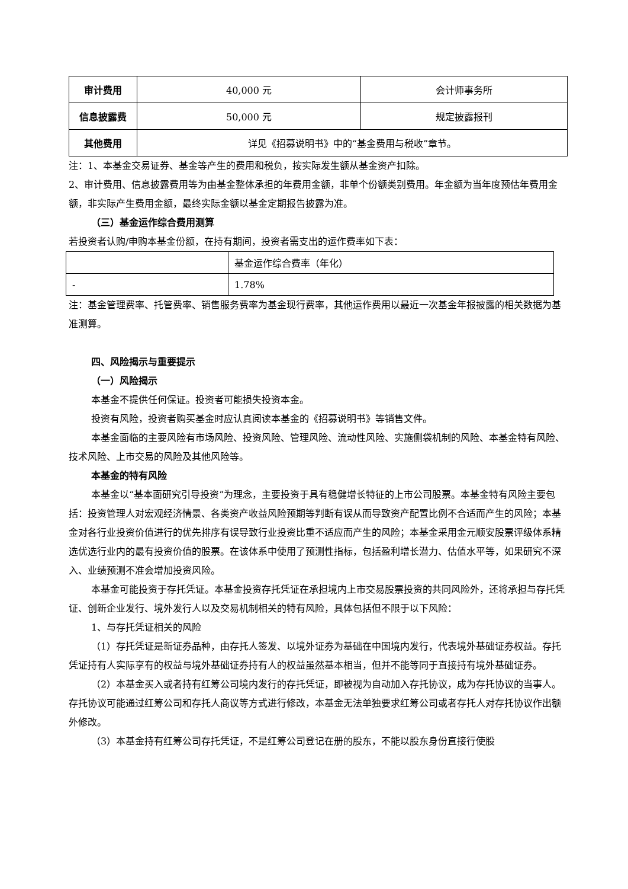| 审计费用 | 40,000 元 | 会计师事务所 |
| 信息披露费 | 50,000 元 | 规定披露报刊 |
| 其他费用 | 详见《招募说明书》中的“基金费用与税收”章节。 | |
注：1、本基金交易证券、基金等产生的费用和税负，按实际发生额从基金资产扣除。
2、审计费用、信息披露费用等为由基金整体承担的年费用金额，非单个份额类别费用。年金额为当年度预估年费用金额，非实际产生费用金额，最终实际金额以基金定期报告披露为准。
（三）基金运作综合费用测算
若投资者认购/申购本基金份额，在持有期间，投资者需支出的运作费率如下表：
| | 基金运作综合费率（年化） |
| - | 1.78% |
注：基金管理费率、托管费率、销售服务费率为基金现行费率，其他运作费用以最近一次基金年报披露的相关数据为基准测算。
四、风险揭示与重要提示
（一）风险揭示
本基金不提供任何保证。投资者可能损失投资本金。
投资有风险，投资者购买基金时应认真阅读本基金的《招募说明书》等销售文件。
本基金面临的主要风险有市场风险、投资风险、管理风险、流动性风险、实施侧袋机制的风险、本基金特有风险、技术风险、上市交易的风险及其他风险等。
本基金的特有风险
本基金以“基本面研究引导投资”为理念，主要投资于具有稳健增长特征的上市公司股票。本基金特有风险主要包括：投资管理人对宏观经济情景、各类资产收益风险预期等判断有误从而导致资产配置比例不合适而产生的风险；本基金对各行业投资价值进行的优先排序有误导致行业投资比重不适应而产生的风险；本基金采用金元顺安股票评级体系精选优选行业内的最有投资价值的股票。在该体系中使用了预测性指标，包括盈利增长潜力、估值水平等，如果研究不深入、业绩预测不准会增加投资风险。
本基金可能投资于存托凭证。本基金投资存托凭证在承担境内上市交易股票投资的共同风险外，还将承担与存托凭证、创新企业发行、境外发行人以及交易机制相关的特有风险，具体包括但不限于以下风险：
1、与存托凭证相关的风险
（1）存托凭证是新证券品种，由存托人签发、以境外证券为基础在中国境内发行，代表境外基础证券权益。存托凭证持有人实际享有的权益与境外基础证券持有人的权益虽然基本相当，但并不能等同于直接持有境外基础证券。
（2）本基金买入或者持有红筹公司境内发行的存托凭证，即被视为自动加入存托协议，成为存托协议的当事人。存托协议可能通过红筹公司和存托人商议等方式进行修改，本基金无法单独要求红筹公司或者存托人对存托协议作出额外修改。
（3）本基金持有红筹公司存托凭证，不是红筹公司登记在册的股东，不能以股东身份直接行使股